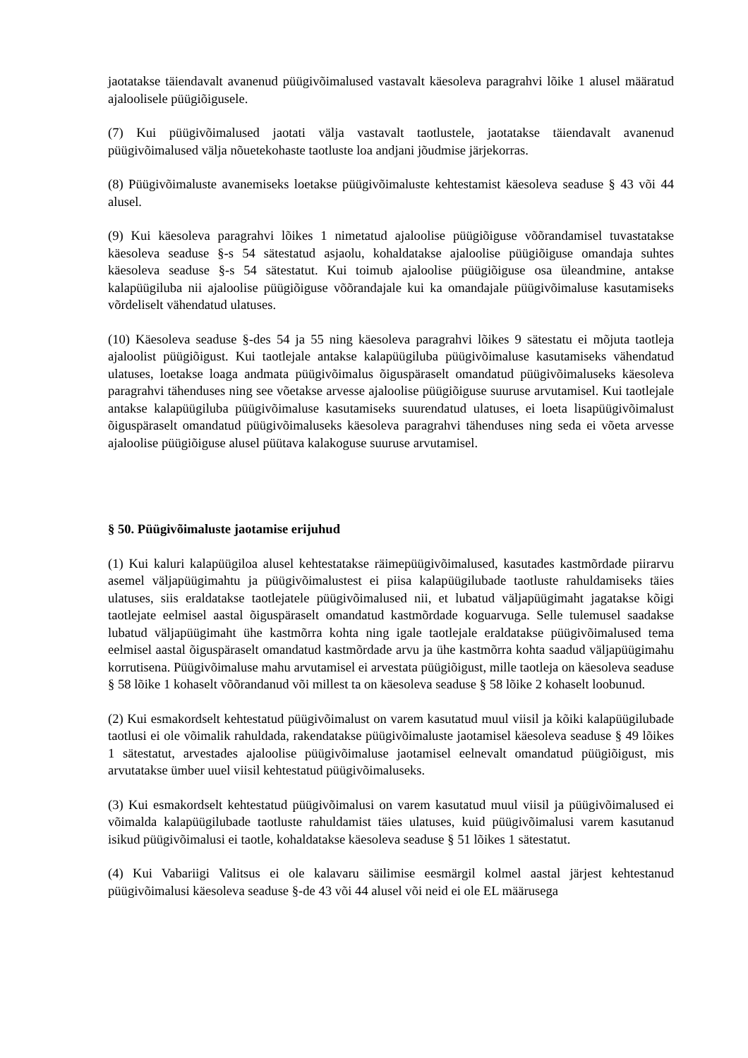jaotatakse täiendavalt avanenud püügivõimalused vastavalt käesoleva paragrahvi lõike 1 alusel määratud ajaloolisele püügiõigusele.
(7) Kui püügivõimalused jaotati välja vastavalt taotlustele, jaotatakse täiendavalt avanenud püügivõimalused välja nõuetekohaste taotluste loa andjani jõudmise järjekorras.
(8) Püügivõimaluste avanemiseks loetakse püügivõimaluste kehtestamist käesoleva seaduse § 43 või 44 alusel.
(9) Kui käesoleva paragrahvi lõikes 1 nimetatud ajaloolise püügiõiguse võõrandamisel tuvastatakse käesoleva seaduse §-s 54 sätestatud asjaolu, kohaldatakse ajaloolise püügiõiguse omandaja suhtes käesoleva seaduse §-s 54 sätestatut. Kui toimub ajaloolise püügiõiguse osa üleandmine, antakse kalapüügiluba nii ajaloolise püügiõiguse võõrandajale kui ka omandajale püügivõimaluse kasutamiseks võrdeliselt vähendatud ulatuses.
(10) Käesoleva seaduse §-des 54 ja 55 ning käesoleva paragrahvi lõikes 9 sätestatu ei mõjuta taotleja ajaloolist püügiõigust. Kui taotlejale antakse kalapüügiluba püügivõimaluse kasutamiseks vähendatud ulatuses, loetakse loaga andmata püügivõimalus õiguspäraselt omandatud püügivõimaluseks käesoleva paragrahvi tähenduses ning see võetakse arvesse ajaloolise püügiõiguse suuruse arvutamisel. Kui taotlejale antakse kalapüügiluba püügivõimaluse kasutamiseks suurendatud ulatuses, ei loeta lisapüügivõimalust õiguspäraselt omandatud püügivõimaluseks käesoleva paragrahvi tähenduses ning seda ei võeta arvesse ajaloolise püügiõiguse alusel püütava kalakoguse suuruse arvutamisel.
§ 50. Püügivõimaluste jaotamise erijuhud
(1) Kui kaluri kalapüügiloa alusel kehtestatakse räimepüügivõimalused, kasutades kastmõrdade piirarvu asemel väljapüügimahtu ja püügivõimalustest ei piisa kalapüügilubade taotluste rahuldamiseks täies ulatuses, siis eraldatakse taotlejatele püügivõimalused nii, et lubatud väljapüügimaht jagatakse kõigi taotlejate eelmisel aastal õiguspäraselt omandatud kastmõrdade koguarvuga. Selle tulemusel saadakse lubatud väljapüügimaht ühe kastmõrra kohta ning igale taotlejale eraldatakse püügivõimalused tema eelmisel aastal õiguspäraselt omandatud kastmõrdade arvu ja ühe kastmõrra kohta saadud väljapüügimahu korrutisena. Püügivõimaluse mahu arvutamisel ei arvestata püügiõigust, mille taotleja on käesoleva seaduse § 58 lõike 1 kohaselt võõrandanud või millest ta on käesoleva seaduse § 58 lõike 2 kohaselt loobunud.
(2) Kui esmakordselt kehtestatud püügivõimalust on varem kasutatud muul viisil ja kõiki kalapüügilubade taotlusi ei ole võimalik rahuldada, rakendatakse püügivõimaluste jaotamisel käesoleva seaduse § 49 lõikes 1 sätestatut, arvestades ajaloolise püügivõimaluse jaotamisel eelnevalt omandatud püügiõigust, mis arvutatakse ümber uuel viisil kehtestatud püügivõimaluseks.
(3) Kui esmakordselt kehtestatud püügivõimalusi on varem kasutatud muul viisil ja püügivõimalused ei võimalda kalapüügilubade taotluste rahuldamist täies ulatuses, kuid püügivõimalusi varem kasutanud isikud püügivõimalusi ei taotle, kohaldatakse käesoleva seaduse § 51 lõikes 1 sätestatut.
(4) Kui Vabariigi Valitsus ei ole kalavaru säilimise eesmärgil kolmel aastal järjest kehtestanud püügivõimalusi käesoleva seaduse §-de 43 või 44 alusel või neid ei ole EL määrusega